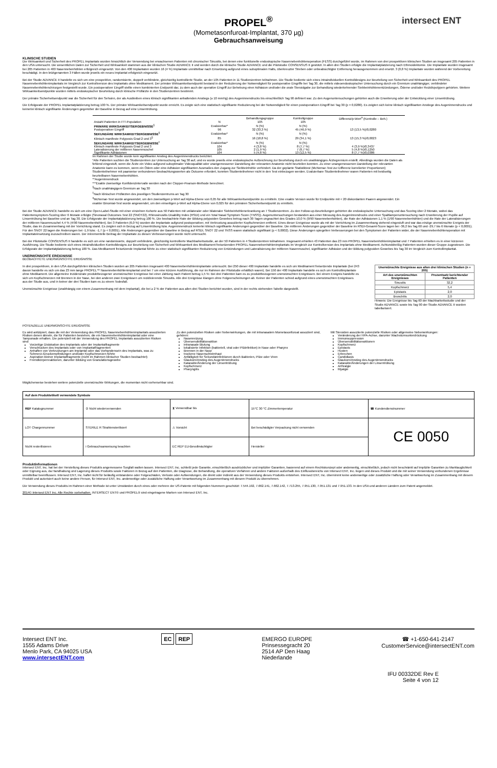intersect ENT
PROPEL<sup>®</sup>
(Mometasonfuroat-Implantat, 370 µg)
Gebrauchsanweisung
KLINISCHE STUDIEN
Die Wirksamkeit und Sicherheit des PROPEL Implantats wurden hinsichtlich der Verwendung bei erwachsenen Patienten mit chronischer Sinusitis, bei denen eine funktionelle endoskopische Nasennebenhöhlenoperation (FESS) durchgeführt wurde, im Rahmen von drei prospektiven klinischen Studien an insgesamt 205 Patienten in den USA untersucht. Die wesentlichen Daten zur Sicherheit und Wirksamkeit stammen aus der klinischen Studie ADVANCE II und werden durch die klinische Studie ADVANCE und die Pilotstudie CONSENSUS II gestützt. In allen drei Studien erfolgte die Implantatplatzierung nach Ethmoidektomie. Die Implantate wurden insgesamt bei 205 Patienten in 400 Nasennebenhöhlen erfolgreich eingesetzt. Von den 400 Implantaten wurden 16 (4 %) Implantate unmittelbar nach Einsetzung aufgrund eines suboptimalen Halts, überkreuzter Streben oder unbeabsichtigter Entfernung herausgenommen und ersetzt. 3 (0,8 %) Implantate wurden während der Vorbereitung beschädigt. In den letztgenannten 3 Fällen wurde jeweils ein neues Implantat erfolgreich eingesetzt.
Bei der Studie ADVANCE II handelte es sich um eine prospektive, randomisierte, doppelt verblindete, gleichzeitig kontrollierte Studie, an der 105 Patienten in 11 Studienzentren teilnahmen. Die Studie bediente sich eines intraindividuellen Kontrolldesigns zur Beurteilung von Sicherheit und Wirksamkeit des PROPEL Nasennebenhöhlenimplantats im Vergleich zur Kontrollversion des Implantats ohne Medikament. Der primäre Wirksamkeitsendpunkt bestand in der Reduzierung der Notwendigkeit für postoperative Eingriffe bei Tag 30, die mittels videoendoskopischer Untersuchung durch ein Gremium unabhängiger, verblindeter Nasennebenhöhlenchirurgen festgestellt wurde. Ein postoperativer Eingriff stellte einen kombinierten Endpunkt dar, zu dem auch der operative Eingriff zur Behebung einer Adhäsion und/oder die orale Steroidgabe zur Behandlung wiederkehrender Siebbeinhöhlenentzündungen, Ödeme und/oder Rezidivpolypen gehörten. Weitere Wirksamkeitsendpunkte wurden mittels endoskopischer Beurteilung durch klinische Prüfärzte in den Studienzentren bestimmt.
Der primäre Sicherheitsendpunkt war die Sicherheit für den Sehsinn, der als Ausbleiben eines klinisch signifikanten anhaltenden Anstiegs (≥ 10 mmHg) des Augeninnendrucks bis einschließlich Tag 90 definiert war. Zu den Augenuntersuchungen gehörten auch die Erweiterung oder der Entwicklung einer Linsentrübung.
Die Erfolgsrate der PROPEL Implantatplatzierung betrug 100 %. Der primäre Wirksamkeitsendpunkt wurde erreicht. Es zeigte sich eine statistisch signifikante Reduzierung bei der Notwendigkeit für einen postoperativen Eingriff bei Tag 30 (p = 0,0280). Es zeigten sich keine klinisch signifikanten Anstiege des Augeninnendrucks und keinerlei klinisch signifikante Änderungen gegenüber der Baseline in Bezug auf eine Linsentrübung.
| | | Behandlungsgruppe | Kontrollgruppe | Differenz/p-Wert<sup>a</sup> (Kontrolle – Beh.) |
| --- | --- | --- | --- | --- |
| Anzahl Patienten in ITT-Population | N | 105 | 105 | |
| PRIMÄRE WIRKSAMKEITSERGEBNISSE<sup>§</sup> | Evaluierbar* | N (%) | N (%) | |
| Postoperativer Eingriff | 96 | 32 (33,3 %) | 45 (46,9 %) | 13 (13,5 %)/0,0280 |
| SEKUNDÄRE WIRKSAMKEITSERGEBNISSE<sup>§</sup> | Evaluierbar* | N (%) | N (%) | |
| Klinisch manifeste Polyposis Grad 2 und 3<sup>§</sup> | 85 | 16 (18,8 %) | 29 (34,1 %) | 13 (15,3 %)/0,0023 |
| SEKUNDÄRE WIRKSAMKEITSERGEBNISSE<sup>‡</sup> | Evaluierbar* | N (%) | N (%) | |
| Klinisch manifeste Polyposis Grad 2 und 3 | 104 | 4 (3,8 %) | 8 (7,7 %) | 4 (3,9 %)/0,3437 |
| Lateralisierung der mittleren Nasenmuschel | 105 | 2 (1,9 %) | 7 (6,7 %) | 5 (4,8 %)/0,1250 |
| Signifikante Adhäsionen | 104 | 5 (4,8 %) | 13 (12,5 %) | 8 (7,7 %)/0,0386 |
Im Rahmen der Studie wurde kein signifikanter Anstieg des Augeninnendrucks berichtet.
*Alle Patienten suchten die Studienzentren zur Untersuchung an Tag 30 auf, und es wurde jeweils eine endoskopische Aufzeichnung zur Beurteilung durch ein unabhängiges Ärztegremium erstellt. Allerdings wurden die Daten als fehlend eingestuft, wenn die Ärzte ein Video aufgrund suboptimaler Videoqualität oder unangemessener Darstellung der relevanten Anatomie nicht beurteilen konnten. Zu einer unangemessenen Darstellung der relevanten Anatomie kann es kommen, wenn ein Ödem oder eine Adhäsion signifikanten Ausmaßes den Zugang zur Siebbeinhöhle verhindert. Da der geplante Statistiktest (McNemar-Test zur Differenz korrelierter Proportionen) Studienteilnehmer mit paarweise verbundenen Beobachtungswerten als Outcome erfordert, konnten Studienteilnehmer nicht in den Test einbezogen werden. Evaluierbare Studienteilnehmer waren Patienten mit beidseitig beurteilbaren Nasennebenhöhlen.
**Augeninnendruck
***Exakte zweiseitige Konfidenzintervalle werden nach der Clopper-Pearson-Methode berechnet.
<sup>§</sup> Nach unabhängigem Gremium an Tag 30
<sup>‡</sup> Nach klinischen Prüfärzten des jeweiligen Studienzentrums an Tag 30
<sup>a</sup> McNemar-Test wurde angewendet, um den zweiseitigen p-Wert auf Alpha-Ebene von 0,05 für alle Wirksamkeitsendpunkte zu ermitteln. Eine exakte Version wurde für Endpunkte mit < 20 diskordanten Paaren angewendet. Ein exakter Binomial-Test wurde angewendet, um den einseitigen p-Wert auf Alpha-Ebene von 0,025 für den primären Sicherheitsendpunkt zu ermitteln.
Bei der Studie ADVANCE handelte es sich um eine Open-Label-Studie mit einer einzelnen Kohorte aus 50 Patienten mit unilateraler oder bilateraler Siebbeinhöhlenerkrankung an 7 Studienzentren. Zu den Follow-up-Beurteilungen gehörten die endoskopische Untersuchung und das Scoring über 2 Monate, wobei das Patientensymptom-Scoring über 6 Monate erfolgte (Sinonasal Outcomes Test 22 (SNOT22), Rhinosinusitis Disability Index (RSDI) und ein Total Nasal Symptom Score (TNSS)). Augenuntersuchungen bestanden aus einer Messung des Augeninnendrucks und einer Spaltlampenuntersuchung nach Erweiterung der Pupille auf Linsentrübung bei Baseline und an Tag 30. Die Erfolgsrate der Implantatplatzierung betrug 100 %. Die beobachtete Rate der Bildung polypoiden Gewebes betrug nach 30 Tagen ungeachtet des Grades 10,0 % (9/90 Nasennebenhöhlen), die Rate der Adhäsionen 1,1 % (1/90 Nasennebenhöhlen) und die Rate der Lateralisierungen der mittleren Nasenmuschel 4,4 % (4/90 Nasennebenhöhlen). Bei 3 Patienten (6,0 %) wurden die Implantate aufgrund postoperativer, mit Verkrustung assoziierter Kopfschmerzen entfernt. Eines dieser Ereignisse wurde als mit der Vorrichtung im Zusammenhang stehend eingestuft und war das einzige unerwünschte Ereignis der Studie, das im Zusammenhang mit der Vorrichtung stand. Es zeigten sich in Bezug auf Linsentrübung bzw. Augeninnendruck keinerlei klinisch signifikante Änderungen gegenüber der Baseline. Die mittleren Änderungen gegenüber der Baseline im RSDI-Gesamt-Score lagen bei -36,2 bis Tag 60 und -29,7 bis 6 Monate (p < 0,0001). Für den SNOT 22 lagen die Änderungen bei -1,9 bzw. -1,7 (p < 0,0001). Alle Änderungen gegenüber der Baseline in Bezug auf RSDI, SNOT 22 und TNSS waren statistisch signifikant (p < 0,0002). Diese Änderungen spiegelten Verbesserungen bei den Symptomen der Patienten wider, die der Nasennebenhöhlenoperation mit Implantateinsetzung zuzuschreiben waren. Der inkrementelle Beitrag der Implantate zu diesen Verbesserungen wurde nicht untersucht.
Bei der Pilotstudie CONSENSUS II handelte es sich um eine randomisierte, doppelt verblindete, gleichzeitig kontrollierte Machbarkeitsstudie, an der 50 Patienten in 4 Studienzentren teilnahmen. Insgesamt erhielten 43 Patienten das 23 mm PROPEL Nasennebenhöhlenimplantat und 7 Patienten erhielten es in einer kürzeren Ausführung. Die Studie bediente sich eines intraindividuellen Kontrolldesigns zur Beurteilung von Sicherheit und Wirksamkeit des Medikament freisetzenden PROPEL Nasennebenhöhlenimplantats im Vergleich zur Kontrollversion des Implantats ohne Medikament. Achtunddreißig Patienten wurden dieser Gruppe zugewiesen. Die Erfolgsrate der Implantatplatzierung betrug 100 %. Das Medikament freisetzende Implantat führte zu einer statistisch signifikanten Reduzierung von Entzündungen und Lateralisierung der mittleren Nasenmuschel, signifikanter Adhäsion und der Bildung polypoiden Gewebes bis Tag 30 im Vergleich zum Kontrollimplantat.
UNERWÜNSCHTE EREIGNISSE
BEOBACHTETE UNERWÜNSCHTE EREIGNISSE
In drei prospektiven, in den USA durchgeführten klinischen Studien wurden an 205 Patienten insgesamt 400 Nasennebenhöhlenimplantate untersucht. Bei 250 dieser 400 Implantate handelte es sich um Medikament freisetzende Implantate (bei 243 davon handelte es sich um das 23 mm lange PROPEL™ Nasennebenhöhlenimplantat und bei 7 um eine kürzere Ausführung, die nur im Rahmen der Pilotstudie erhältlich waren). Bei 150 der 400 Implantate handelte es sich um Kontrollimplantate ohne Medikament. Die allgemeine Inzidenzrate produktbezogener unerwünschter Ereignisse bei einer Zählung nach Patient betrug 1,5 %: Bei drei Patienten kam es zu produktbezogenen unerwünschten Ereignissen. Bei einem Ereignis handelte es sich um Kopfschmerzen mit Brennen in der Nase, bei den anderen zwei Ereignissen um rezidivierende Sinusitis. Alle drei Ereignisse klangen ohne Folgeerscheinungen ab. Keiner der Patienten schied aufgrund eines unerwünschten Ereignisses aus der Studie aus, und in keiner der drei Studien kam es zu einem Todesfall.
Unerwünschte Ereignisse (unabhängig von einem Zusammenhang mit dem Implantat), die bei ≥ 2 % der Patienten aus allen drei Studien berichtet wurden, sind in der rechts stehenden Tabelle dargestellt.
| Unerwünschte Ereignisse aus allen drei klinischen Studien (n = 205) | |
| --- | --- |
| Art des unerwünschten Ereignisses | Prozentsatz berichtender Patienten |
| Sinusitis | 32,2 |
| Kopfschmerz | 5,4 |
| Epistaxis | 2,0 |
| Bronchitis | 2,0 |
Hinweis: Die Ereignisse bis Tag 60 der Machbarkeitsstudie und der Studie ADVANCE sowie bis Tag 90 der Studie ADVANCE II wurden tabellarisiert.
POTENZIELLE UNERWÜNSCHTE EREIGNISSE
Es wird antizipiert, dass die mit der Verwendung des PROPEL Nasennebenhöhlenimplantats assoziierten Risiken denen ähneln, die für Patienten bestehen, die ein Nasennebenhöhlenimplantat oder eine Tamponade erhalten. Die potenziell mit der Verwendung des PROPEL Implantats assoziierten Risiken sind:
Vorzeitige Dislokation des Implantats oder der Implantatfragmente
Verschlucken des Implantats oder von Implantatfragmenten
Anhaften von Verkrustungen am Implantat oder das Vorhandensein des Implantats, was zu Schmerz-/Druckempfindungen und/oder Kopfschmerzen führte
Aspiration kleiner Implantatfragmente (nicht im Rahmen klinischer Studien beobachtet)
Fremdkörperreaktionen, darunter Bildung von Granulationsgewebe
Zu den potenziellen Risiken oder Nebenwirkungen, die mit intranasalem Mometasonfuroat assoziiert sind, gehören:
Nasenreizung
Übersensibilitätsreaktion
intranasale Blutung
lokalisierte Infektion (bakteriell, viral oder Pilzinfektion) in Nase oder Pharynx
Brennen in der Nase
trockene Nasenschleimhaut
Anfälligkeit für Sekundärinfektionen durch Bakterien, Pilze oder Viren
Glaukom/Anstieg des Augeninnendrucks
Katarakte/Änderung der Linsentrübung
Kopfschmerz
Pharyngitis
Mit Steroiden assoziierte potenzielle Risiken oder allgemeine Nebenwirkungen:
Veränderung der HPA-Achse, darunter Wachstumsunterdrückung
Immunsuppression
Übersensibilitätsreaktionen
Kopfschmerz
Epistaxis
Husten
Erbrechen
Candidiasis
Glaukom/Anstieg des Augeninnendrucks
Katarakte/Änderungen der Linsentrübung
Arthralgie
Myalgie
Möglicherweise bestehen weitere potenzielle unerwünschte Wirkungen, die momentan nicht vorhersehbar sind.
| Auf dem Produktetikett verwendete Symbole | | | | |
| --- | --- | --- | --- | --- |
| REF Katalognummer | ② Nicht wiederverwenden | ⧗ Verwendbar bis | 15°C 30 °C Zimmertemperatur | ☎ Kundendienstnummer |
| LOT Chargennummer | STERILE R Strahlensterilisiert | ⚠ Vorsicht | Bei beschädigter Verpackung nicht verwenden | CE 0050 |
| Nicht resterilisieren | i Gebrauchsanweisung beachten | EC REP EU-Bevollmächtigter | Hersteller | |
Produktinformationen
Intersect ENT, Inc. hat bei der Herstellung dieses Produkts angemessene Sorgfalt walten lassen. Intersect ENT, Inc. schließt jede Garantie, einschließlich ausdrücklicher und impliziter Garantien, basierend auf einem Rechtskonzept oder anderweitig, einschließlich, jedoch nicht beschränkt auf implizite Garantien zu Marktauglichkeit oder Eignung aus, da Handhabung und Lagerung dieses Produkts sowie Faktoren in Bezug auf den Patienten, die Diagnose, die Behandlung, die operativen Verfahren und andere Faktoren außerhalb des Einflussbereichs von Intersect ENT, Inc. liegen und dieses Produkt und die mit seiner Verwendung verbundenen Ergebnisse unmittelbar beeinflussen. Intersect ENT, Inc. haftet nicht für beiläufig entstandene oder Folgeschäden, Verluste oder Aufwendungen, die direkt oder indirekt aus der Verwendung dieses Produkts entstehen. Intersect ENT, Inc. übernimmt keine anderweitige oder zusätzliche Haftung oder Verantwortung im Zusammenhang mit diesem Produkt und autorisiert auch keine andere Person, für Intersect ENT, Inc. anderweitige oder zusätzliche Haftung oder Verantwortung im Zusammenhang mit diesem Produkt zu übernehmen.
Die Verwendung dieses Produkts im Rahmen einer Methode ist unter Umständen durch eines oder mehrere der US-Patente mit folgenden Nummern geschützt: 7.544.192, 7.662.141, 7.662.142, 7.713.255, 7.951.130, 7.951.131 und 7.951.133. In den USA und anderen Ländern zum Patent angemeldet.
2014© Intersect ENT Inc. Alle Rechte vorbehalten. INTERSECT ENT® und PROPEL® sind eingetragene Marken von Intersect ENT, Inc.
Intersect ENT Inc.
1555 Adams Drive
Menlo Park, CA 94025 USA
www.intersectENT.com
EC REP
EMERGO EUROPE
Prinsessegracht 20
2514 AP Den Haag
Niederlande
☎ +1-650-641-2147
CustomerService@intersectENT.com
IFU 00332DE Rev E
Seite 4 von 12